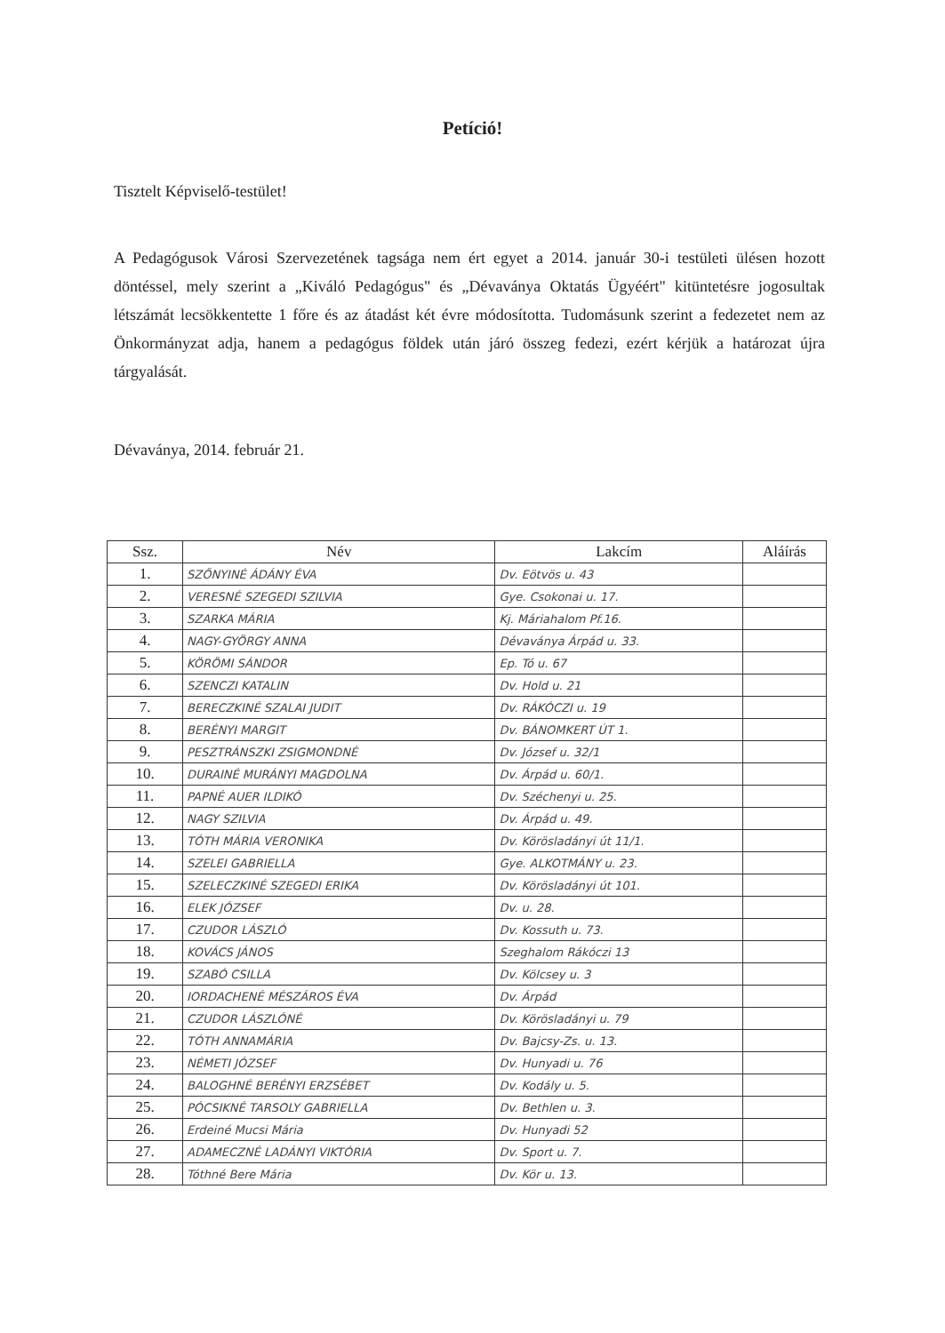Petíció!
Tisztelt Képviselő-testület!
A Pedagógusok Városi Szervezetének tagsága nem ért egyet a 2014. január 30-i testületi ülésen hozott döntéssel, mely szerint a „Kiváló Pedagógus" és „Dévaványa Oktatás Ügyéért" kitüntetésre jogosultak létszámát lecsökkentette 1 főre és az átadást két évre módosította. Tudomásunk szerint a fedezetet nem az Önkormányzat adja, hanem a pedagógus földek után járó összeg fedezi, ezért kérjük a határozat újra tárgyalását.
Dévaványa, 2014. február 21.
| Ssz. | Név | Lakcím | Aláírás |
| --- | --- | --- | --- |
| 1. | SZŐNYINÉ ÁDÁNY ÉVA | Dv. Eötvös u. 43 | |
| 2. | VERESNÉ SZEGEDI SZILVIA | Gye. Csokonai u. 17. | |
| 3. | SZARKA MÁRIA | Kj. Máriahalom Pf.16. | |
| 4. | NAGY-GYÖRGY ANNA | Dévaványa Árpád u. 33. | |
| 5. | KÖRÖMI SÁNDOR | Ep. Tó u. 67 | |
| 6. | SZENCZI KATALIN | Dv. Hold u. 21 | |
| 7. | BERECZKINÉ SZALAI JUDIT | Dv. RÁKÓCZI u. 19 | |
| 8. | BERÉNYI MARGIT | Dv. BÁNOMKERT ÚT 1. | |
| 9. | PESZTRÁNSZKI ZSIGMONDNÉ | Dv. József u. 32/1 | |
| 10. | DURAINÉ MURÁNYI MAGDOLNA | Dv. Árpád u. 60/1. | |
| 11. | PAPNÉ AUER ILDIKÓ | Dv. Széchenyi u. 25. | |
| 12. | NAGY SZILVIA | Dv. Árpád u. 49. | |
| 13. | TÓTH MÁRIA VERONIKA | Dv. Körösladányi út 11/1. | |
| 14. | SZELEI GABRIELLA | Gye. ALKOTMÁNY u. 23. | |
| 15. | SZELECZKINÉ SZEGEDI ERIKA | Dv. Körösladányi út 101. | |
| 16. | ELEK JÓZSEF | Dv. u. 28. | |
| 17. | CZUDOR LÁSZLÓ | Dv. Kossuth u. 73. | |
| 18. | KOVÁCS JÁNOS | Szeghalom Rákóczi 13 | |
| 19. | SZABÓ CSILLA | Dv. Kölcsey u. 3 | |
| 20. | IORDACHENÉ MÉSZÁROS ÉVA | Dv. Árpád | |
| 21. | CZUDOR LÁSZLÓNÉ | Dv. Körösladányi u. 79 | |
| 22. | TÓTH ANNAMÁRIA | Dv. Bajcsy-Zs. u. 13. | |
| 23. | NÉMETI JÓZSEF | Dv. Hunyadi u. 76 | |
| 24. | BALOGHNÉ BERÉNYI ERZSÉBET | Dv. Kodály u. 5. | |
| 25. | PÓCSIKNÉ TARSOLY GABRIELLA | Dv. Bethlen u. 3. | |
| 26. | Erdeiné Mucsi Mária | Dv. Hunyadi 52 | |
| 27. | ADAMECZNÉ LADÁNYI VIKTÓRIA | Dv. Sport u. 7. | |
| 28. | Tóthné Bere Mária | Dv. Kör u. 13. | |